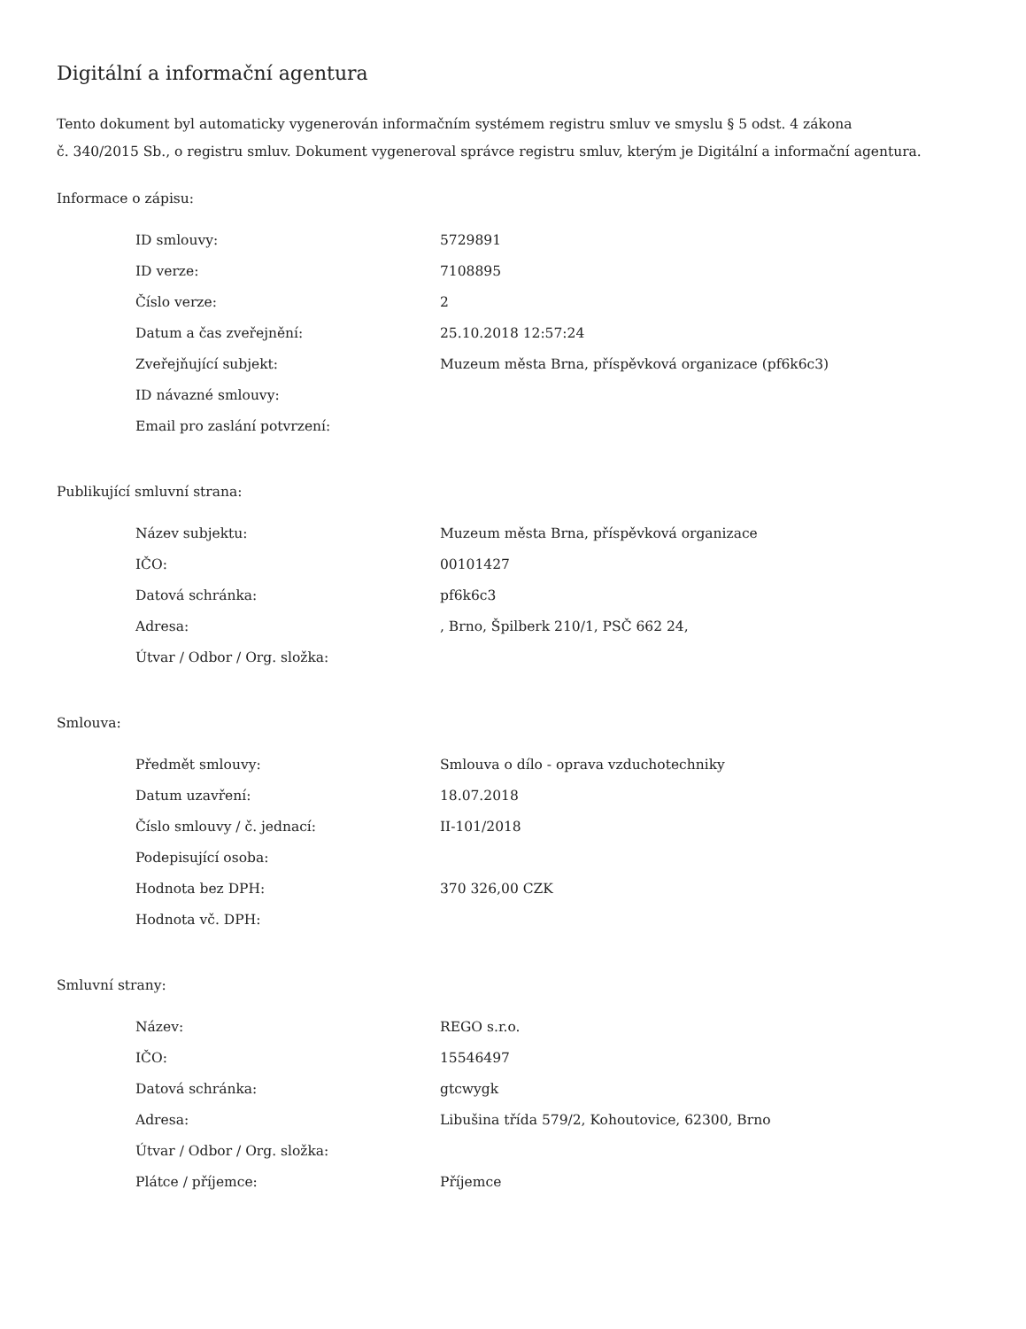Digitální a informační agentura
Tento dokument byl automaticky vygenerován informačním systémem registru smluv ve smyslu § 5 odst. 4 zákona
č. 340/2015 Sb., o registru smluv. Dokument vygeneroval správce registru smluv, kterým je Digitální a informační agentura.
Informace o zápisu:
| ID smlouvy: | 5729891 |
| ID verze: | 7108895 |
| Číslo verze: | 2 |
| Datum a čas zveřejnění: | 25.10.2018 12:57:24 |
| Zveřejňující subjekt: | Muzeum města Brna, příspěvková organizace (pf6k6c3) |
| ID návazné smlouvy: | |
| Email pro zaslání potvrzení: | |
Publikující smluvní strana:
| Název subjektu: | Muzeum města Brna, příspěvková organizace |
| IČO: | 00101427 |
| Datová schránka: | pf6k6c3 |
| Adresa: | , Brno, Špilberk 210/1, PSČ 662 24, |
| Útvar / Odbor / Org. složka: | |
Smlouva:
| Předmět smlouvy: | Smlouva o dílo - oprava vzduchotechniky |
| Datum uzavření: | 18.07.2018 |
| Číslo smlouvy / č. jednací: | II-101/2018 |
| Podepisující osoba: | |
| Hodnota bez DPH: | 370 326,00 CZK |
| Hodnota vč. DPH: | |
Smluvní strany:
| Název: | REGO s.r.o. |
| IČO: | 15546497 |
| Datová schránka: | gtcwygk |
| Adresa: | Libušina třída 579/2, Kohoutovice, 62300, Brno |
| Útvar / Odbor / Org. složka: | |
| Plátce / příjemce: | Příjemce |